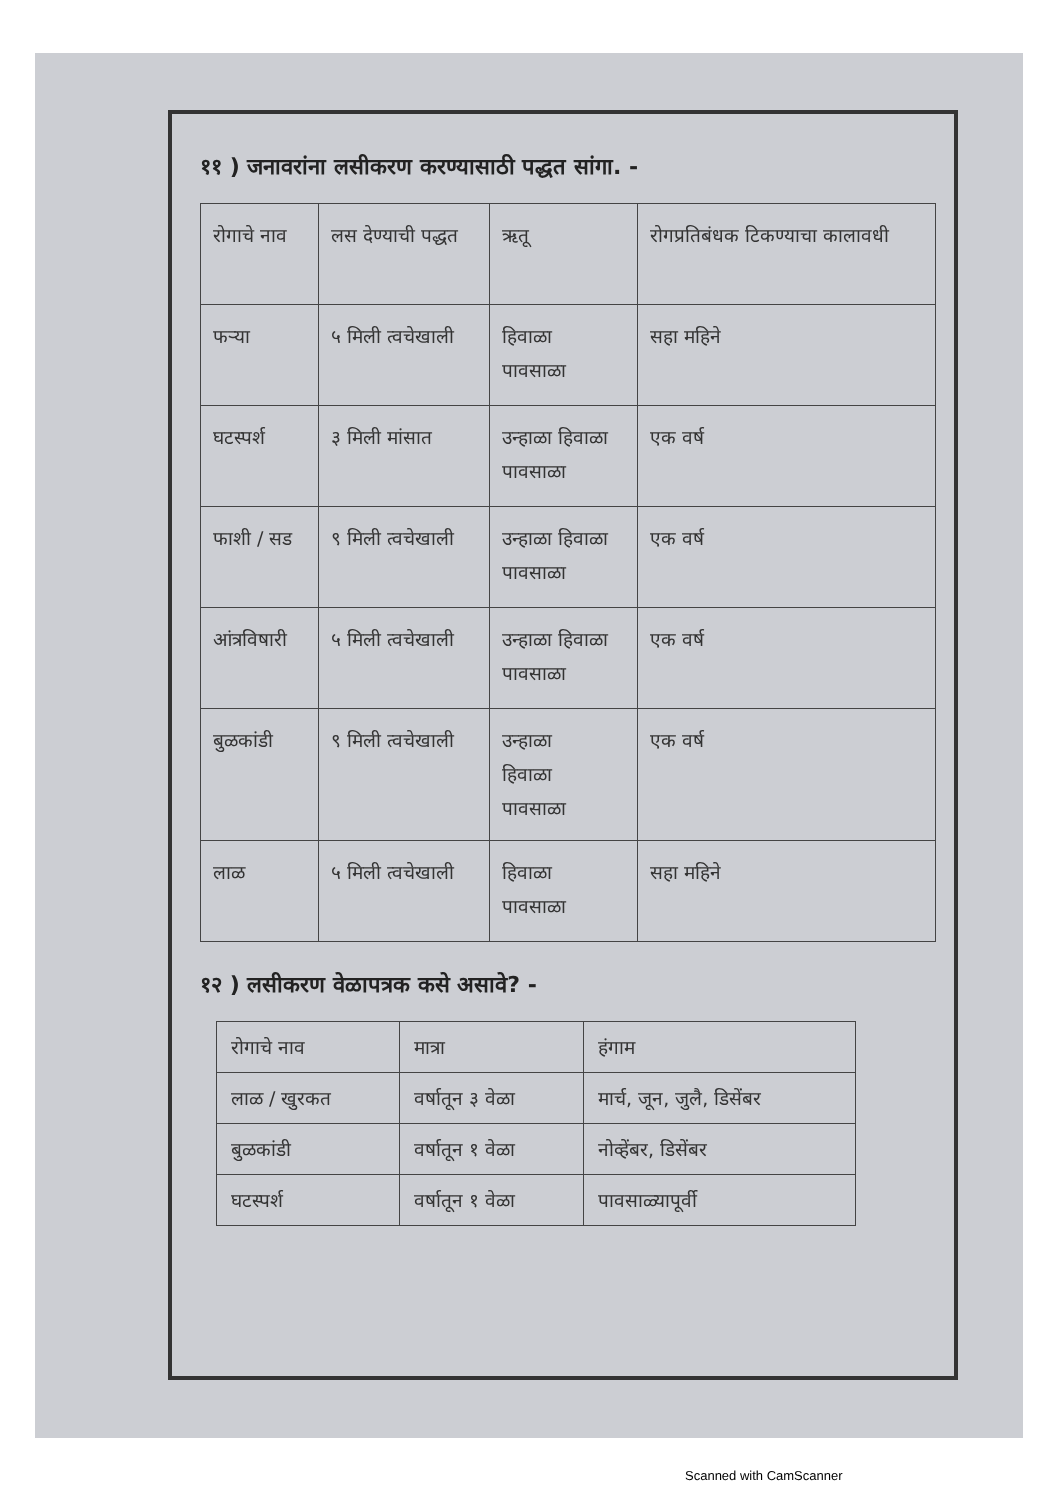११ ) जनावरांना लसीकरण करण्यासाठी पद्धत सांगा. -
| रोगाचे नाव | लस देण्याची पद्धत | ऋतू | रोगप्रतिबंधक टिकण्याचा कालावधी |
| फऱ्या | ५ मिली त्वचेखाली | हिवाळा पावसाळा | सहा महिने |
| घटस्पर्श | ३ मिली मांसात | उन्हाळा हिवाळा पावसाळा | एक वर्ष |
| फाशी / सड | ९ मिली त्वचेखाली | उन्हाळा हिवाळा पावसाळा | एक वर्ष |
| आंत्रविषारी | ५ मिली त्वचेखाली | उन्हाळा हिवाळा पावसाळा | एक वर्ष |
| बुळकांडी | ९ मिली त्वचेखाली | उन्हाळा हिवाळा पावसाळा | एक वर्ष |
| लाळ | ५ मिली त्वचेखाली | हिवाळा पावसाळा | सहा महिने |
१२ ) लसीकरण वेळापत्रक कसे असावे? -
| रोगाचे नाव | मात्रा | हंगाम |
| लाळ / खुरकत | वर्षातून ३ वेळा | मार्च, जून, जुलै, डिसेंबर |
| बुळकांडी | वर्षातून १ वेळा | नोव्हेंबर, डिसेंबर |
| घटस्पर्श | वर्षातून १ वेळा | पावसाळ्यापूर्वी |
Scanned with CamScanner